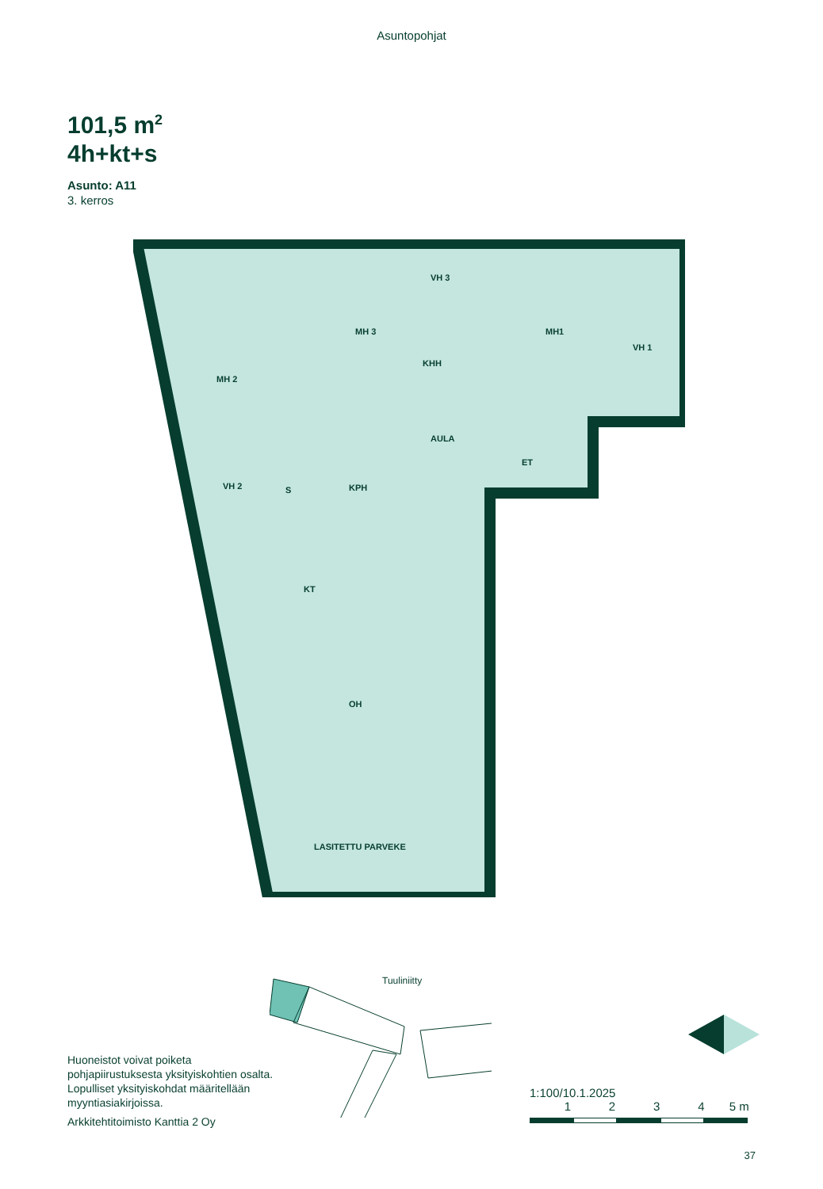Asuntopohjat
101,5 m<sup>2</sup>
4h+kt+s
Asunto: A11
3. kerros
MH 2
MH 3
VH 3
KHH
MH1
VH 1
AULA
ET
VH 2 S KPH
KT
OH
LASITETTU PARVEKE
Tuuliniitty
Huoneistot voivat poiketa pohjapiirustuksesta yksityiskohtien osalta. Lopulliset yksityiskohdat määritellään myyntiasiakirjoissa.
Arkkitehtitoimisto Kanttia 2 Oy
1:100/10.1.2025
1 2 3 4 5 m
37